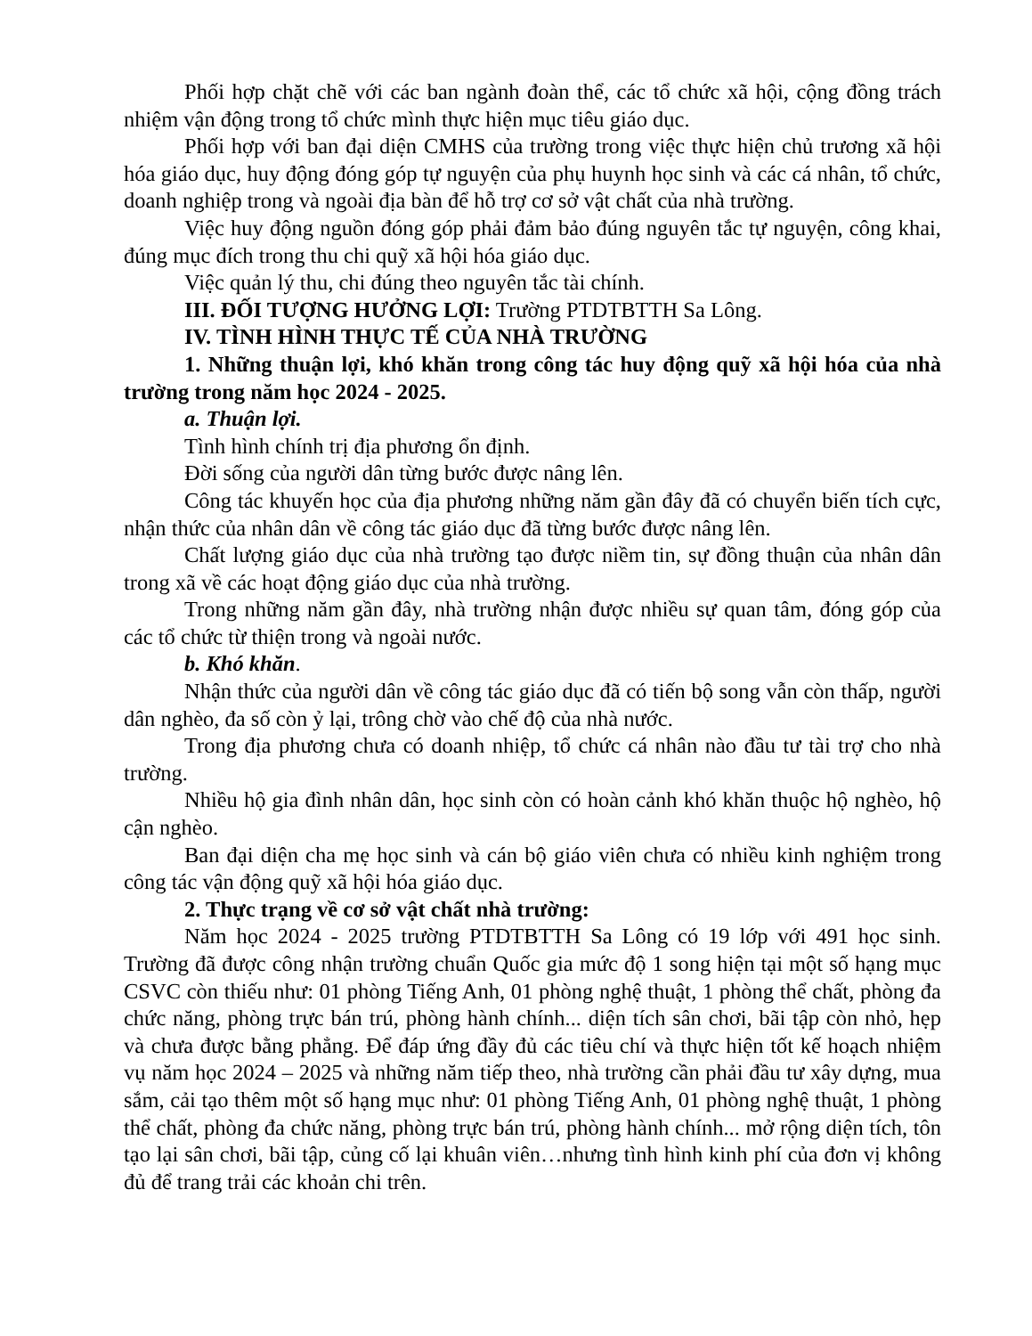Phối hợp chặt chẽ với các ban ngành đoàn thể, các tổ chức xã hội, cộng đồng trách nhiệm vận động trong tổ chức mình thực hiện mục tiêu giáo dục.
Phối hợp với ban đại diện CMHS của trường trong việc thực hiện chủ trương xã hội hóa giáo dục, huy động đóng góp tự nguyện của phụ huynh học sinh và các cá nhân, tổ chức, doanh nghiệp trong và ngoài địa bàn để hỗ trợ cơ sở vật chất của nhà trường.
Việc huy động nguồn đóng góp phải đảm bảo đúng nguyên tắc tự nguyện, công khai, đúng mục đích trong thu chi quỹ xã hội hóa giáo dục.
Việc quản lý thu, chi đúng theo nguyên tắc tài chính.
III. ĐỐI TƯỢNG HƯỞNG LỢI: Trường PTDTBTTH Sa Lông.
IV. TÌNH HÌNH THỰC TẾ CỦA NHÀ TRƯỜNG
1. Những thuận lợi, khó khăn trong công tác huy động quỹ xã hội hóa của nhà trường trong năm học 2024 - 2025.
a. Thuận lợi.
Tình hình chính trị địa phương ổn định.
Đời sống của người dân từng bước được nâng lên.
Công tác khuyến học của địa phương những năm gần đây đã có chuyển biến tích cực, nhận thức của nhân dân về công tác giáo dục đã từng bước được nâng lên.
Chất lượng giáo dục của nhà trường tạo được niềm tin, sự đồng thuận của nhân dân trong xã về các hoạt động giáo dục của nhà trường.
Trong những năm gần đây, nhà trường nhận được nhiều sự quan tâm, đóng góp của các tổ chức từ thiện trong và ngoài nước.
b. Khó khăn.
Nhận thức của người dân về công tác giáo dục đã có tiến bộ song vẫn còn thấp, người dân nghèo, đa số còn ỷ lại, trông chờ vào chế độ của nhà nước.
Trong địa phương chưa có doanh nhiệp, tổ chức cá nhân nào đầu tư tài trợ cho nhà trường.
Nhiều hộ gia đình nhân dân, học sinh còn có hoàn cảnh khó khăn thuộc hộ nghèo, hộ cận nghèo.
Ban đại diện cha mẹ học sinh và cán bộ giáo viên chưa có nhiều kinh nghiệm trong công tác vận động quỹ xã hội hóa giáo dục.
2. Thực trạng về cơ sở vật chất nhà trường:
Năm học 2024 - 2025 trường PTDTBTTH Sa Lông có 19 lớp với 491 học sinh. Trường đã được công nhận trường chuẩn Quốc gia mức độ 1 song hiện tại một số hạng mục CSVC còn thiếu như: 01 phòng Tiếng Anh, 01 phòng nghệ thuật, 1 phòng thể chất, phòng đa chức năng, phòng trực bán trú, phòng hành chính... diện tích sân chơi, bãi tập còn nhỏ, hẹp và chưa được bằng phẳng. Để đáp ứng đầy đủ các tiêu chí và thực hiện tốt kế hoạch nhiệm vụ năm học 2024 – 2025 và những năm tiếp theo, nhà trường cần phải đầu tư xây dựng, mua sắm, cải tạo thêm một số hạng mục như: 01 phòng Tiếng Anh, 01 phòng nghệ thuật, 1 phòng thể chất, phòng đa chức năng, phòng trực bán trú, phòng hành chính... mở rộng diện tích, tôn tạo lại sân chơi, bãi tập, củng cố lại khuân viên…nhưng tình hình kinh phí của đơn vị không đủ để trang trải các khoản chi trên.